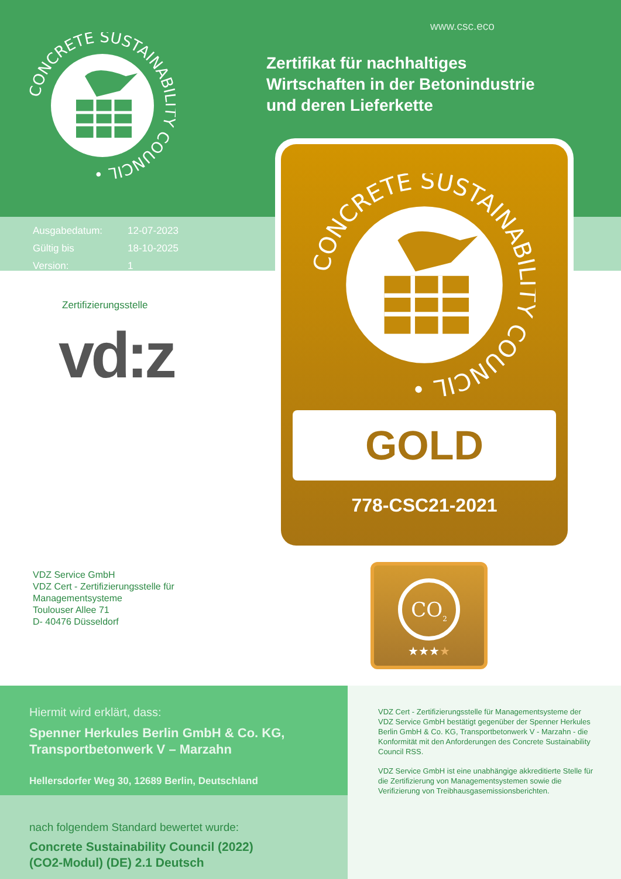CONCRETE SUSTAINABILITY COUNCIL •
Ausgabedatum: 12-07-2023
Gültig bis 18-10-2025
Version: 1
Zertifizierungsstelle
vd:z
VDZ Service GmbH
VDZ Cert - Zertifizierungsstelle für
Managementsysteme
Toulouser Allee 71
D- 40476 Düsseldorf
www.csc.eco
Zertifikat für nachhaltiges
Wirtschaften in der Betonindustrie
und deren Lieferkette
CONCRETE SUSTAINABILITY COUNCIL •
GOLD
778-CSC21-2021
CO<sub>2</sub>
★★★★
Hiermit wird erklärt, dass:
Spenner Herkules Berlin GmbH & Co. KG,
Transportbetonwerk V – Marzahn
Hellersdorfer Weg 30, 12689 Berlin, Deutschland
nach folgendem Standard bewertet wurde:
Concrete Sustainability Council (2022)
(CO2-Modul) (DE) 2.1 Deutsch
VDZ Cert - Zertifizierungsstelle für Managementsysteme der VDZ Service GmbH bestätigt gegenüber der Spenner Herkules Berlin GmbH & Co. KG, Transportbetonwerk V - Marzahn - die Konformität mit den Anforderungen des Concrete Sustainability Council RSS.
VDZ Service GmbH ist eine unabhängige akkreditierte Stelle für die Zertifizierung von Managementsystemen sowie die Verifizierung von Treibhausgasemissionsberichten.